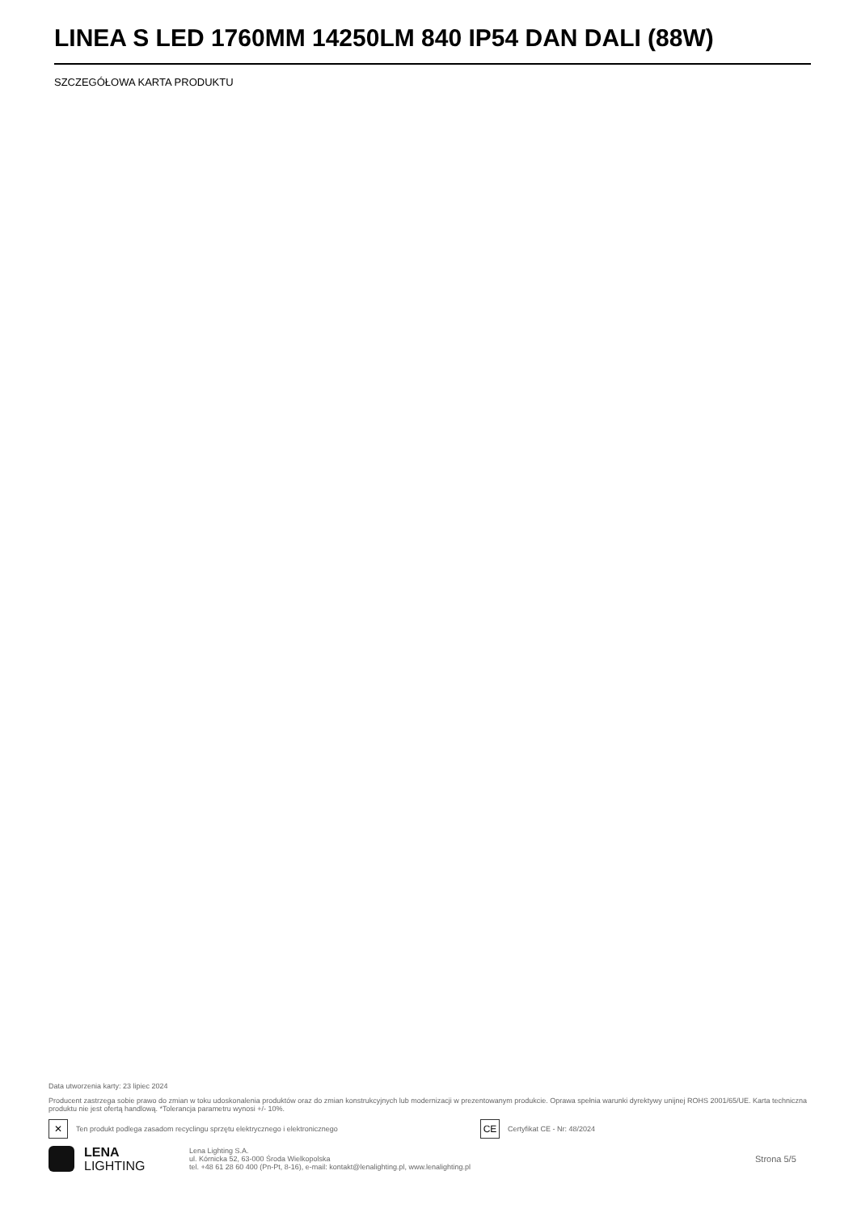LINEA S LED 1760MM 14250LM 840 IP54 DAN DALI (88W)
SZCZEGÓŁOWA KARTA PRODUKTU
Data utworzenia karty: 23 lipiec 2024
Producent zastrzega sobie prawo do zmian w toku udoskonalenia produktów oraz do zmian konstrukcyjnych lub modernizacji w prezentowanym produkcie. Oprawa spełnia warunki dyrektywy unijnej ROHS 2001/65/UE. Karta techniczna produktu nie jest ofertą handlową. *Tolerancja parametru wynosi +/- 10%.
✕
Ten produkt podlega zasadom recyclingu sprzętu elektrycznego i elektronicznego
CE
Certyfikat CE - Nr: 48/2024
LENA
LIGHTING
Lena Lighting S.A.
ul. Kórnicka 52, 63-000 Środa Wielkopolska
tel. +48 61 28 60 400 (Pn-Pt, 8-16), e-mail: kontakt@lenalighting.pl, www.lenalighting.pl
Strona 5/5